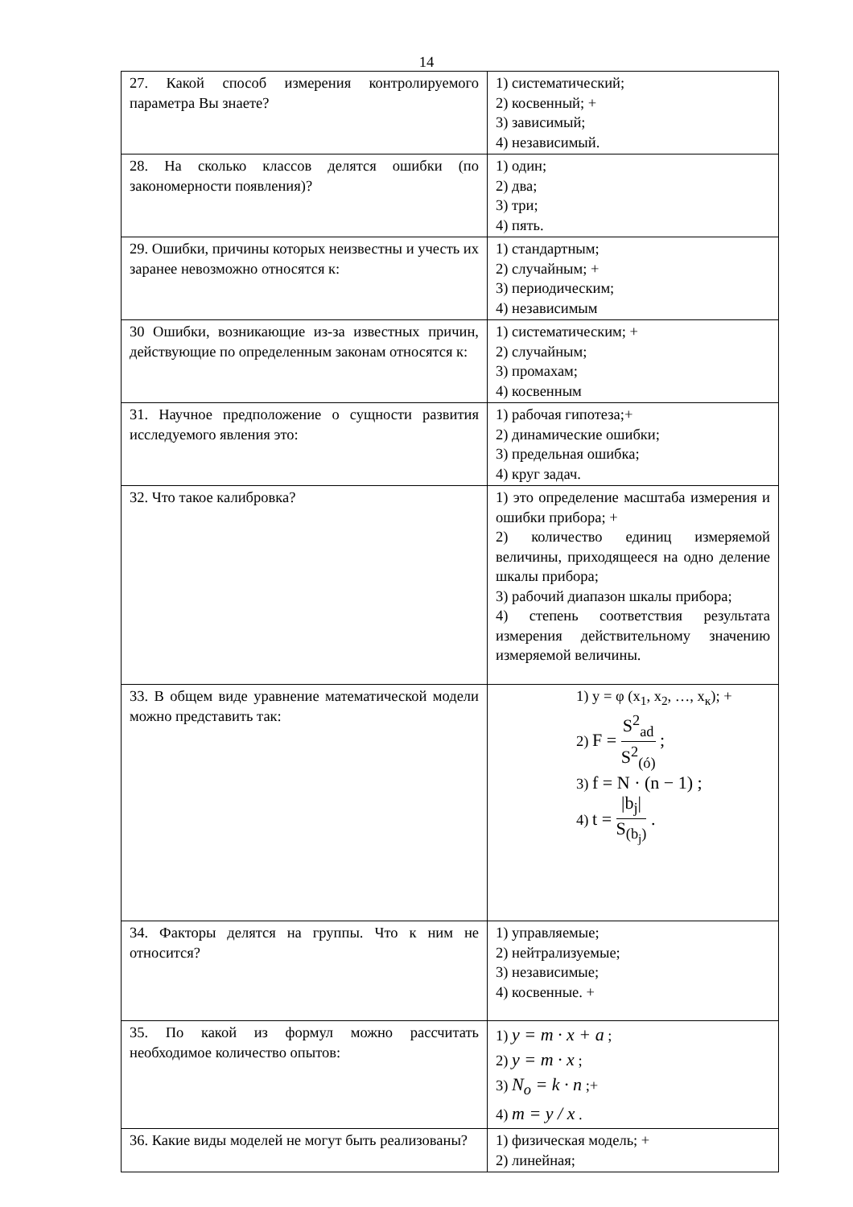14
| 27. Какой способ измерения контролируемого параметра Вы знаете? | 1) систематический; 2) косвенный; + 3) зависимый; 4) независимый. |
| 28. На сколько классов делятся ошибки (по закономерности появления)? | 1) один; 2) два; 3) три; 4) пять. |
| 29. Ошибки, причины которых неизвестны и учесть их заранее невозможно относятся к: | 1) стандартным; 2) случайным; + 3) периодическим; 4) независимым |
| 30 Ошибки, возникающие из-за известных причин, действующие по определенным законам относятся к: | 1) систематическим; + 2) случайным; 3) промахам; 4) косвенным |
| 31. Научное предположение о сущности развития исследуемого явления это: | 1) рабочая гипотеза;+ 2) динамические ошибки; 3) предельная ошибка; 4) круг задач. |
| 32. Что такое калибровка? | 1) это определение масштаба измерения и ошибки прибора; + 2) количество единиц измеряемой величины, приходящееся на одно деление шкалы прибора; 3) рабочий диапазон шкалы прибора; 4) степень соответствия результата измерения действительному значению измеряемой величины. |
| 33. В общем виде уравнение математической модели можно представить так: | 1) y = φ (x<sub>1</sub>, x<sub>2</sub>, …, x<sub>к</sub>); + 2) F = S<sup>2</sup><sub>ad</sub> S<sup>2</sup><sub>(ó)</sub> ; 3) f = N · (n − 1) ; 4) t = /b<sub>j</sub>/ S<sub>(b<sub>j</sub>)</sub> . |
| 34. Факторы делятся на группы. Что к ним не относится? | 1) управляемые; 2) нейтрализуемые; 3) независимые; 4) косвенные. + |
| 35. По какой из формул можно рассчитать необходимое количество опытов: | 1) y = m · x + a ; 2) y = m · x ; 3) N<sub>o</sub> = k · n ;+ 4) m = y / x . |
| 36. Какие виды моделей не могут быть реализованы? | 1) физическая модель; + 2) линейная; |